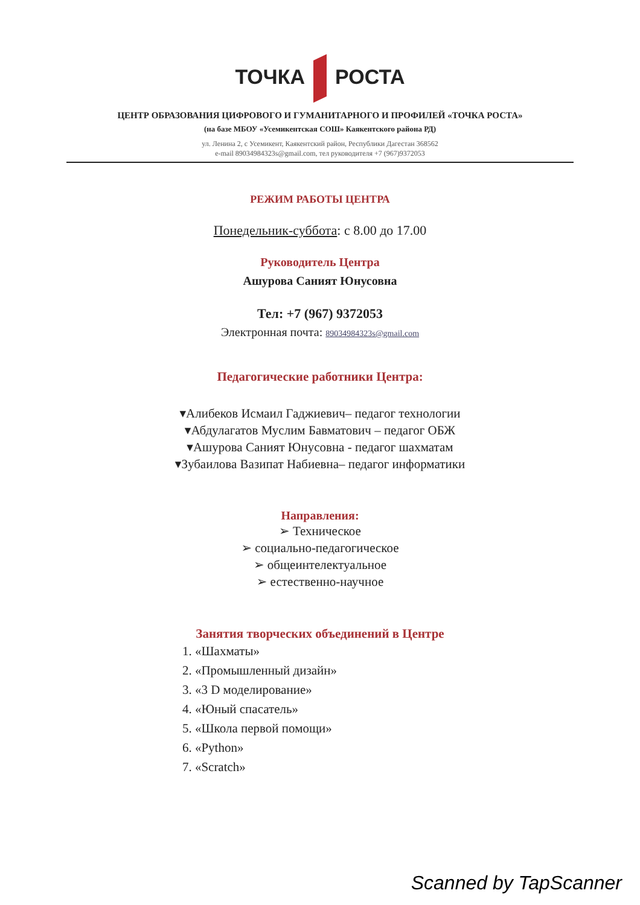ТОЧКА РОСТА
ЦЕНТР ОБРАЗОВАНИЯ ЦИФРОВОГО И ГУМАНИТАРНОГО И ПРОФИЛЕЙ «ТОЧКА РОСТА»
(на базе МБОУ «Усемикентская СОШ» Каякентского района РД)
ул. Ленина 2, с Усемикент, Каякентский район, Республики Дагестан 368562
e-mail 89034984323s@gmail.com, тел руководителя +7 (967)9372053
РЕЖИМ РАБОТЫ ЦЕНТРА
Понедельник-суббота: с 8.00 до 17.00
Руководитель Центра
Ашурова Саният Юнусовна
Тел: +7 (967) 9372053
Электронная почта: 89034984323s@gmail.com
Педагогические работники Центра:
▾Алибеков Исмаил Гаджиевич– педагог технологии
▾Абдулагатов Муслим Бавматович – педагог ОБЖ
▾Ашурова Саният Юнусовна - педагог шахматам
▾Зубаилова Вазипат Набиевна– педагог информатики
Направления:
➢ Техническое
➢ социально-педагогическое
➢ общеинтелектуальное
➢ естественно-научное
Занятия творческих объединений в Центре
1. «Шахматы»
2. «Промышленный дизайн»
3. «3 D моделирование»
4. «Юный спасатель»
5. «Школа первой помощи»
6. «Python»
7. «Scratch»
Scanned by TapScanner